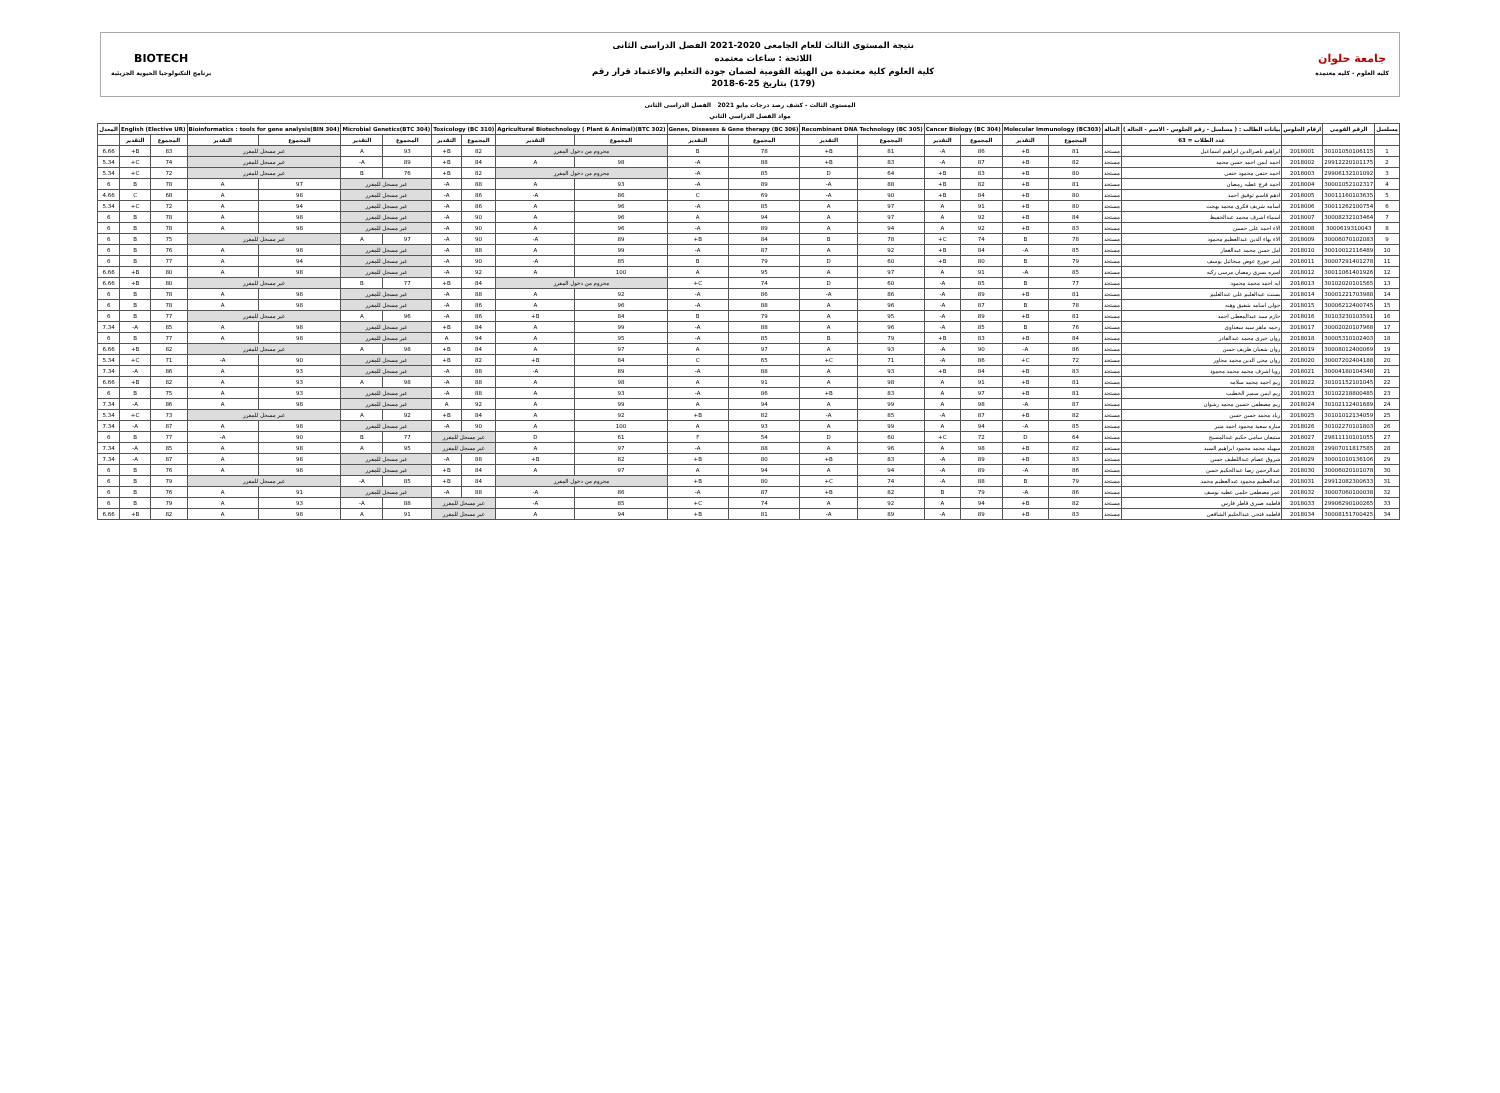جامعة حلوان
كليه العلوم - كليه معتمدة
نتيجة المستوى الثالث للعام الجامعى 2020-2021 الفصل الدراسى الثانى
اللائحة : ساعات معتمده
كلية العلوم كلية معتمدة من الهيئة القومية لضمان جودة التعليم والاعتماد قرار رقم
(179) بتاريخ 25-6-2018
BIOTECH
برنامج التكنولوجيا الحيوية الجزيئية
المستوى الثالث - كشف رصد درجات مايو 2021 الفصل الدراسى الثانى
مواد الفصل الدراسي الثاني
| مسلسل | الرقم القومى | ارقام الجلوس | بيانات الطالب : ( مسلسل - رقم الجلوس - الاسم - الحالة ) | الحالة | Molecular Immunology (BC303) | | Cancer Biology (BC 304) | | Recombinant DNA Technology (BC 305) | | Genes, Diseases & Gene therapy (BC 306) | | Agricultural Biotechnology ( Plant & Animal)(BTC 302) | | Toxicology (BC 310) | | Microbial Genetics(BTC 304) | | Bioinformatics : tools for gene analysis(BIN 304) | | English (Elective UR) | | المعدل |
| --- | --- | --- | --- | --- | --- | --- | --- | --- | --- | --- | --- | --- | --- | --- | --- | --- | --- | --- | --- | --- | --- | --- | --- |
| | | | عدد الطلاب = 63 | | المجموع | التقدير | المجموع | التقدير | المجموع | التقدير | المجموع | التقدير | المجموع | التقدير | المجموع | التقدير | المجموع | التقدير | المجموع | التقدير | المجموع | التقدير | |
| 1 | 30101050106115 | 2018001 | ابراهيم ناصرالدين ابراهيم اسماعيل | مستجد | 81 | B+ | 86 | A- | 81 | B+ | 78 | B | محروم من دخول المقرر | | 82 | B+ | 93 | A | غير مسجل للمقرر | | 83 | B+ | 6.66 |
| 2 | 29912220101175 | 2018002 | احمد ايمن احمد حسن محمد | مستجد | 82 | B+ | 87 | A- | 83 | B+ | 88 | A- | 98 | A | 84 | B+ | 89 | A- | غير مسجل للمقرر | | 74 | C+ | 5.34 |
| 3 | 29906132101092 | 2018003 | احمد حنفى محمود حنفى | مستجد | 80 | B+ | 83 | B+ | 64 | D | 85 | A- | محروم من دخول المقرر | | 82 | B+ | 76 | B | غير مسجل للمقرر | | 72 | C+ | 5.34 |
| 4 | 30001052102317 | 2018004 | احمد فرج عطيه رمضان | مستجد | 81 | B+ | 82 | B+ | 88 | A- | 89 | A- | 93 | A | 88 | A- | غير مسجل للمقرر | | 97 | A | 78 | B | 6 |
| 5 | 30011160103635 | 2018005 | ادهم قاسم توفيق احمد | مستجد | 80 | B+ | 84 | B+ | 90 | A- | 69 | C | 86 | A- | 86 | A- | غير مسجل للمقرر | | 98 | A | 68 | C | 4.66 |
| 6 | 30011262100754 | 2018006 | اسامه شريف فكرى محمد بهجت | مستجد | 80 | B+ | 91 | A | 97 | A | 85 | A- | 96 | A | 86 | A- | غير مسجل للمقرر | | 94 | A | 72 | C+ | 5.34 |
| 7 | 30008232103464 | 2018007 | اسماء اشرف محمد عبدالحفيظ | مستجد | 84 | B+ | 92 | A | 97 | A | 94 | A | 96 | A | 90 | A- | غير مسجل للمقرر | | 98 | A | 78 | B | 6 |
| 8 | 3000619310043 | 2018008 | الاء احمد على حسين | مستجد | 83 | B+ | 92 | A | 94 | A | 89 | A- | 96 | A | 90 | A- | غير مسجل للمقرر | | 98 | A | 78 | B | 6 |
| 9 | 30006070102083 | 2018009 | الاء بهاء الدين عبدالعظيم محمود | مستجد | 78 | B | 74 | C+ | 78 | B | 84 | B+ | 89 | A- | 90 | A- | 97 | A | غير مسجل للمقرر | | 75 | B | 6 |
| 10 | 30010012116489 | 2018010 | امل حسن محمد عبدالغفار | مستجد | 85 | A- | 84 | B+ | 92 | A | 87 | A- | 99 | A | 88 | A- | غير مسجل للمقرر | | 98 | A | 76 | B | 6 |
| 11 | 30007291401278 | 2018011 | امير جورج عوض ميخائيل يوسف | مستجد | 79 | B | 80 | B+ | 60 | D | 79 | B | 85 | A- | 90 | A- | غير مسجل للمقرر | | 94 | A | 77 | B | 6 |
| 12 | 30011061401926 | 2018012 | اميره يسرى رمضان مرسى ركيه | مستجد | 85 | A- | 91 | A | 97 | A | 95 | A | 100 | A | 92 | A- | غير مسجل للمقرر | | 98 | A | 80 | B+ | 6.66 |
| 13 | 30102020101565 | 2018013 | ايه احمد محمد محمود | مستجد | 77 | B | 85 | A- | 60 | D | 74 | C+ | محروم من دخول المقرر | | 84 | B+ | 77 | B | غير مسجل للمقرر | | 80 | B+ | 6.66 |
| 14 | 30001221703988 | 2018014 | بسنت عبدالعليم على عبدالعليم | مستجد | 81 | B+ | 89 | A- | 86 | A- | 86 | A- | 92 | A | 88 | A- | غير مسجل للمقرر | | 98 | A | 78 | B | 6 |
| 15 | 30006212400745 | 2018015 | جولى اسامه شفيق وهبه | مستجد | 78 | B | 87 | A- | 96 | A | 88 | A- | 96 | A | 86 | A- | غير مسجل للمقرر | | 98 | A | 78 | B | 6 |
| 16 | 30103230103591 | 2018016 | حازم سيد عبدالمعطى احمد | مستجد | 81 | B+ | 89 | A- | 95 | A | 79 | B | 84 | B+ | 86 | A- | 96 | A | غير مسجل للمقرر | | 77 | B | 6 |
| 17 | 30002020107968 | 2018017 | رحمه ماهر سيد سعداوى | مستجد | 76 | B | 85 | A- | 96 | A | 88 | A- | 99 | A | 84 | B+ | غير مسجل للمقرر | | 98 | A | 85 | A- | 7.34 |
| 18 | 30005310102403 | 2018018 | روان خيرى محمد عبدالقادر | مستجد | 84 | B+ | 83 | B+ | 79 | B | 85 | A- | 95 | A | 94 | A | غير مسجل للمقرر | | 98 | A | 77 | B | 6 |
| 19 | 30008012400069 | 2018019 | روان شعبان ظريف حسن | مستجد | 86 | A- | 90 | A- | 93 | A | 97 | A | 97 | A | 84 | B+ | 98 | A | غير مسجل للمقرر | | 82 | B+ | 6.66 |
| 20 | 30007202404188 | 2018020 | روان محى الدين محمد مجاور | مستجد | 72 | C+ | 86 | A- | 71 | C+ | 65 | C | 84 | B+ | 82 | B+ | غير مسجل للمقرر | | 90 | A- | 71 | C+ | 5.34 |
| 21 | 30004180104348 | 2018021 | رويا اشرف محمد محمد محمود | مستجد | 83 | B+ | 84 | B+ | 93 | A | 88 | A- | 89 | A- | 88 | A- | غير مسجل للمقرر | | 93 | A | 86 | A- | 7.34 |
| 22 | 30101152101045 | 2018022 | ريم احمد محمد سلامه | مستجد | 81 | B+ | 91 | A | 98 | A | 91 | A | 98 | A | 88 | A- | 98 | A | 93 | A | 82 | B+ | 6.66 |
| 23 | 30102218800485 | 2018023 | ريم ايمن سمير الخطيب | مستجد | 81 | B+ | 97 | A | 83 | B+ | 86 | A- | 93 | A | 88 | A- | غير مسجل للمقرر | | 93 | A | 75 | B | 6 |
| 24 | 30102112401689 | 2018024 | ريم مصطفى حسين محمد رشوان | مستجد | 87 | A- | 98 | A | 99 | A | 94 | A | 99 | A | 92 | A | غير مسجل للمقرر | | 98 | A | 86 | A- | 7.34 |
| 25 | 30101012134059 | 2018025 | زياد محمد حسن حسن | مستجد | 82 | B+ | 87 | A- | 85 | A- | 82 | B+ | 92 | A | 84 | B+ | 92 | A | غير مسجل للمقرر | | 73 | C+ | 5.34 |
| 26 | 30102270101803 | 2018026 | ساره سعيد محمود احمد منير | مستجد | 85 | A- | 94 | A | 99 | A | 93 | A | 100 | A | 90 | A- | غير مسجل للمقرر | | 98 | A | 87 | A- | 7.34 |
| 27 | 29811110101055 | 2018027 | ستيفان سامى حكيم عبدالمسيح | مستجد | 64 | D | 72 | C+ | 60 | D | 54 | F | 61 | D | غير مسجل للمقرر | | 77 | B | 90 | A- | 77 | B | 6 |
| 28 | 29907011817585 | 2018028 | سهيله محمد محمود ابراهيم السيد | مستجد | 82 | B+ | 98 | A | 96 | A | 88 | A- | 97 | A | غير مسجل للمقرر | | 95 | A | 98 | A | 85 | A- | 7.34 |
| 29 | 30001010136106 | 2018029 | شروق عصام عبداللطيف حسن | مستجد | 83 | B+ | 89 | A- | 83 | B+ | 80 | B+ | 82 | B+ | 88 | A- | غير مسجل للمقرر | | 98 | A | 87 | A- | 7.34 |
| 30 | 30006020101078 | 2018030 | عبدالرحمن رضا عبدالحكيم حسن | مستجد | 86 | A- | 89 | A- | 94 | A | 94 | A | 97 | A | 84 | B+ | غير مسجل للمقرر | | 98 | A | 76 | B | 6 |
| 31 | 29912082300633 | 2018031 | عبدالعظيم محمود عبدالعظيم محمد | مستجد | 79 | B | 88 | A- | 74 | C+ | 80 | B+ | محروم من دخول المقرر | | 84 | B+ | 85 | A- | غير مسجل للمقرر | | 79 | B | 6 |
| 32 | 30007060100038 | 2018032 | عمر مصطفى حلمى عطيه يوسف | مستجد | 86 | A- | 79 | B | 82 | B+ | 87 | A- | 86 | A- | 88 | A- | غير مسجل للمقرر | | 91 | A | 76 | B | 6 |
| 33 | 29906290100265 | 2018033 | فاطمه صبرى قاطر فارس | مستجد | 82 | B+ | 94 | A | 92 | A | 74 | C+ | 85 | A- | غير مسجل للمقرر | | 88 | A- | 93 | A | 79 | B | 6 |
| 34 | 30008151700425 | 2018034 | فاطمه فتحى عبدالحليم الشافعى | مستجد | 83 | B+ | 89 | A- | 89 | A- | 81 | B+ | 94 | A | غير مسجل للمقرر | | 91 | A | 98 | A | 82 | B+ | 6.66 |